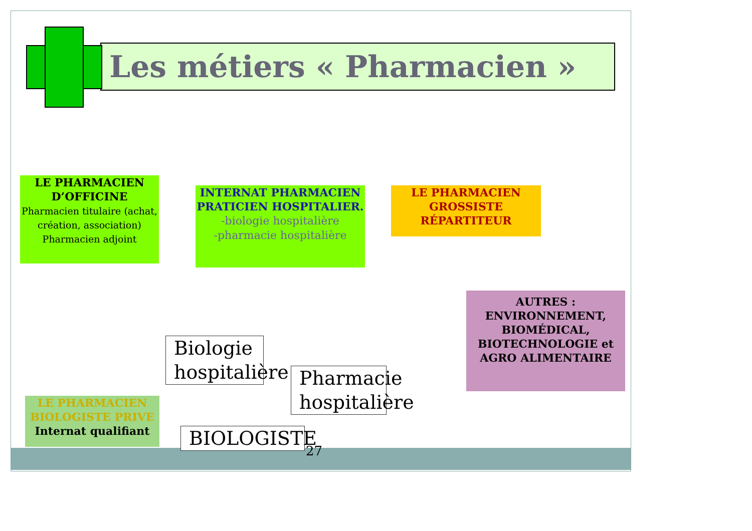Les métiers « Pharmacien »
LE PHARMACIEN D’OFFICINE
Pharmacien titulaire (achat, création, association)
Pharmacien adjoint
INTERNAT PHARMACIEN PRATICIEN HOSPITALIER.
-biologie hospitalière
-pharmacie hospitalière
LE PHARMACIEN GROSSISTE RÉPARTITEUR
AUTRES : ENVIRONNEMENT, BIOMÉDICAL, BIOTECHNOLOGIE et AGRO ALIMENTAIRE
LE PHARMACIEN BIOLOGISTE PRIVE
Internat qualifiant
Biologie hospitalière
Pharmacie hospitalière
BIOLOGISTE
27